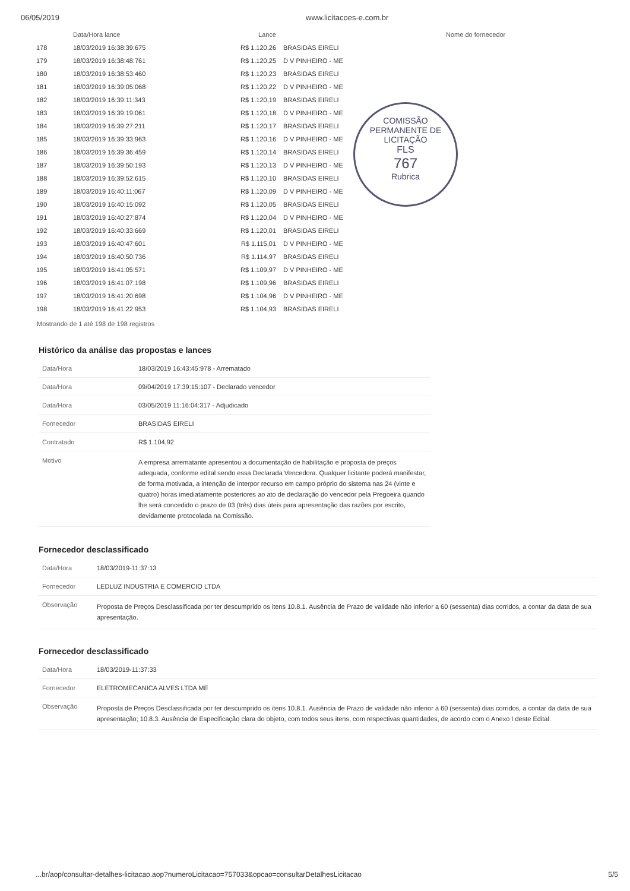06/05/2019 www.licitacoes-e.com.br
COMISSÃO PERMANENTE DE LICITAÇÃO
FLS
767
Rubrica
| | Data/Hora lance | Lance | Nome do fornecedor |
| --- | --- | --- | --- |
| 178 | 18/03/2019 16:38:39:675 | R$ 1.120,26 | BRASIDAS EIRELI |
| 179 | 18/03/2019 16:38:48:761 | R$ 1.120,25 | D V PINHEIRO - ME |
| 180 | 18/03/2019 16:38:53:460 | R$ 1.120,23 | BRASIDAS EIRELI |
| 181 | 18/03/2019 16:39:05:068 | R$ 1.120,22 | D V PINHEIRO - ME |
| 182 | 18/03/2019 16:39:11:343 | R$ 1.120,19 | BRASIDAS EIRELI |
| 183 | 18/03/2019 16:39:19:061 | R$ 1.120,18 | D V PINHEIRO - ME |
| 184 | 18/03/2019 16:39:27:211 | R$ 1.120,17 | BRASIDAS EIRELI |
| 185 | 18/03/2019 16:39:33:963 | R$ 1.120,16 | D V PINHEIRO - ME |
| 186 | 18/03/2019 16:39:36:459 | R$ 1.120,14 | BRASIDAS EIRELI |
| 187 | 18/03/2019 16:39:50:193 | R$ 1.120,13 | D V PINHEIRO - ME |
| 188 | 18/03/2019 16:39:52:615 | R$ 1.120,10 | BRASIDAS EIRELI |
| 189 | 18/03/2019 16:40:11:067 | R$ 1.120,09 | D V PINHEIRO - ME |
| 190 | 18/03/2019 16:40:15:092 | R$ 1.120,05 | BRASIDAS EIRELI |
| 191 | 18/03/2019 16:40:27:874 | R$ 1.120,04 | D V PINHEIRO - ME |
| 192 | 18/03/2019 16:40:33:669 | R$ 1.120,01 | BRASIDAS EIRELI |
| 193 | 18/03/2019 16:40:47:601 | R$ 1.115,01 | D V PINHEIRO - ME |
| 194 | 18/03/2019 16:40:50:736 | R$ 1.114,97 | BRASIDAS EIRELI |
| 195 | 18/03/2019 16:41:05:571 | R$ 1.109,97 | D V PINHEIRO - ME |
| 196 | 18/03/2019 16:41:07:198 | R$ 1.109,96 | BRASIDAS EIRELI |
| 197 | 18/03/2019 16:41:20:698 | R$ 1.104,96 | D V PINHEIRO - ME |
| 198 | 18/03/2019 16:41:22:953 | R$ 1.104,93 | BRASIDAS EIRELI |
Mostrando de 1 até 198 de 198 registros
Histórico da análise das propostas e lances
| Data/Hora | 18/03/2019 16:43:45:978 - Arrematado |
| Data/Hora | 09/04/2019 17:39:15:107 - Declarado vencedor |
| Data/Hora | 03/05/2019 11:16:04:317 - Adjudicado |
| Fornecedor | BRASIDAS EIRELI |
| Contratado | R$ 1.104,92 |
| Motivo | A empresa arrematante apresentou a documentação de habilitação e proposta de preços adequada, conforme edital sendo essa Declarada Vencedora. Qualquer licitante poderá manifestar, de forma motivada, a intenção de interpor recurso em campo próprio do sistema nas 24 (vinte e quatro) horas imediatamente posteriores ao ato de declaração do vencedor pela Pregoeira quando lhe será concedido o prazo de 03 (três) dias úteis para apresentação das razões por escrito, devidamente protocolada na Comissão. |
Fornecedor desclassificado
| Data/Hora | 18/03/2019-11:37:13 |
| Fornecedor | LEDLUZ INDUSTRIA E COMERCIO LTDA |
| Observação | Proposta de Preços Desclassificada por ter descumprido os itens 10.8.1. Ausência de Prazo de validade não inferior a 60 (sessenta) dias corridos, a contar da data de sua apresentação. |
Fornecedor desclassificado
| Data/Hora | 18/03/2019-11:37:33 |
| Fornecedor | ELETROMECANICA ALVES LTDA ME |
| Observação | Proposta de Preços Desclassificada por ter descumprido os itens 10.8.1. Ausência de Prazo de validade não inferior a 60 (sessenta) dias corridos, a contar da data de sua apresentação; 10.8.3. Ausência de Especificação clara do objeto, com todos seus itens, com respectivas quantidades, de acordo com o Anexo I deste Edital. |
...br/aop/consultar-detalhes-licitacao.aop?numeroLicitacao=757033&opcao=consultarDetalhesLicitacao 5/5